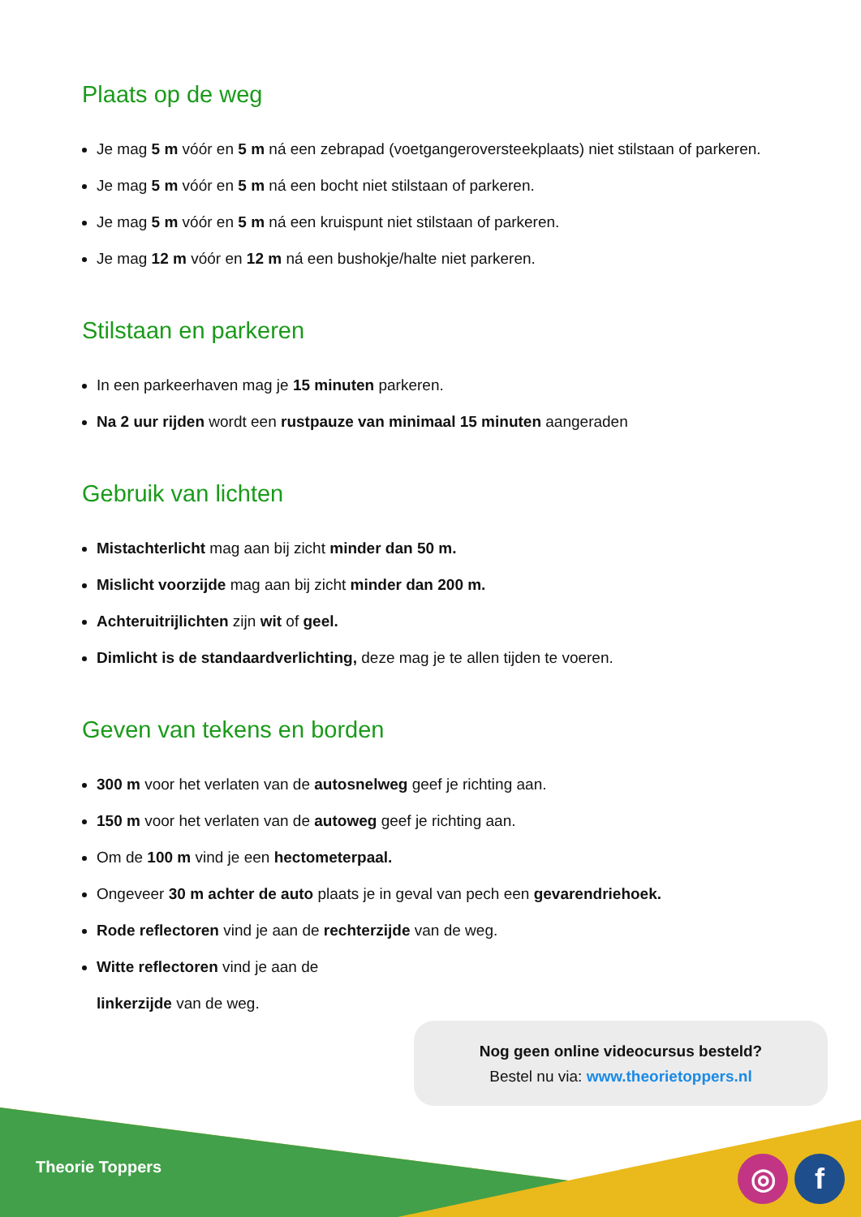Plaats op de weg
Je mag 5 m vóór en 5 m ná een zebrapad (voetgangeroversteekplaats) niet stilstaan of parkeren.
Je mag 5 m vóór en 5 m ná een bocht niet stilstaan of parkeren.
Je mag 5 m vóór en 5 m ná een kruispunt niet stilstaan of parkeren.
Je mag 12 m vóór en 12 m ná een bushokje/halte niet parkeren.
Stilstaan en parkeren
In een parkeerhaven mag je 15 minuten parkeren.
Na 2 uur rijden wordt een rustpauze van minimaal 15 minuten aangeraden
Gebruik van lichten
Mistachterlicht mag aan bij zicht minder dan 50 m.
Mislicht voorzijde mag aan bij zicht minder dan 200 m.
Achteruitrijlichten zijn wit of geel.
Dimlicht is de standaardverlichting, deze mag je te allen tijden te voeren.
Geven van tekens en borden
300 m voor het verlaten van de autosnelweg geef je richting aan.
150 m voor het verlaten van de autoweg geef je richting aan.
Om de 100 m vind je een hectometerpaal.
Ongeveer 30 m achter de auto plaats je in geval van pech een gevarendriehoek.
Rode reflectoren vind je aan de rechterzijde van de weg.
Witte reflectoren vind je aan de linkerzijde van de weg.
Nog geen online videocursus besteld?
Bestel nu via: www.theorietoppers.nl
Theorie Toppers ◎ f